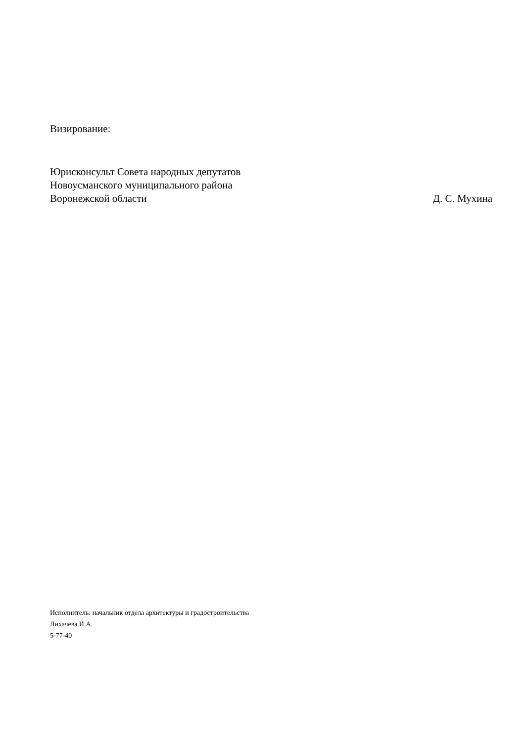Визирование:
Юрисконсульт Совета народных депутатов
Новоусманского муниципального района
Воронежской области Д. С. Мухина
Исполнитель: начальник отдела архитектуры и градостроительства
Лихачева И.А. ___________
5-77-40